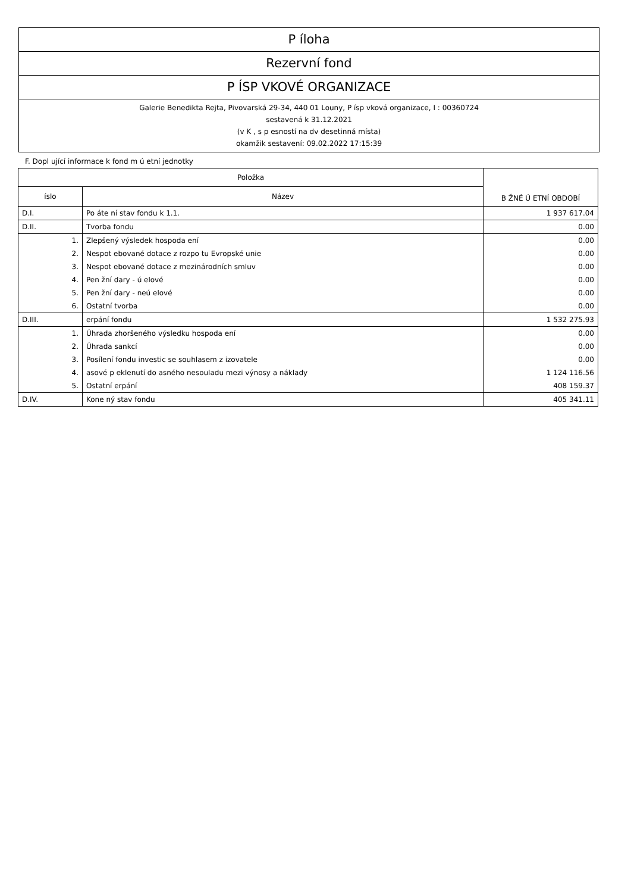P íloha
Rezervní fond
P ÍSP VKOVÉ ORGANIZACE
Galerie Benedikta Rejta, Pivovarská 29-34, 440 01 Louny, P ísp vková organizace, I : 00360724
sestavená k 31.12.2021
(v K , s p esností na dv desetinná místa)
okamžik sestavení: 09.02.2022 17:15:39
F. Dopl ující informace k fond m ú etní jednotky
| Položka | | B ŽNÉ Ú ETNÍ OBDOBÍ |
| --- | --- | --- |
| íslo | Název | |
| D.I. | Po áte ní stav fondu k 1.1. | 1 937 617.04 |
| D.II. | Tvorba fondu | 0.00 |
| 1. | Zlepšený výsledek hospoda ení | 0.00 |
| 2. | Nespot ebované dotace z rozpo tu Evropské unie | 0.00 |
| 3. | Nespot ebované dotace z mezinárodních smluv | 0.00 |
| 4. | Pen žní dary - ú elové | 0.00 |
| 5. | Pen žní dary - neú elové | 0.00 |
| 6. | Ostatní tvorba | 0.00 |
| D.III. | erpání fondu | 1 532 275.93 |
| 1. | Úhrada zhoršeného výsledku hospoda ení | 0.00 |
| 2. | Úhrada sankcí | 0.00 |
| 3. | Posílení fondu investic se souhlasem z izovatele | 0.00 |
| 4. | asové p eklenutí do asného nesouladu mezi výnosy a náklady | 1 124 116.56 |
| 5. | Ostatní erpání | 408 159.37 |
| D.IV. | Kone ný stav fondu | 405 341.11 |